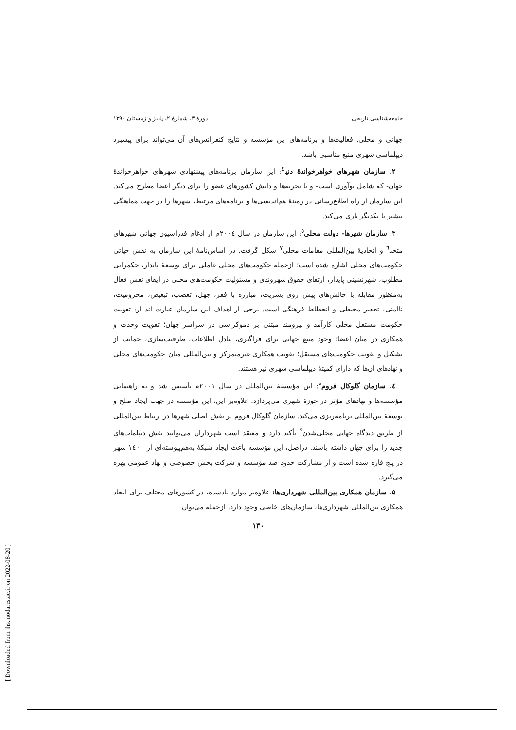[ Downloaded from jhs.modares.ac.ir on 2022-08-20 ]
جامعه‌شناسی تاریخی دورهٔ ۳، شمارهٔ ۲، پاییز و زمستان ۱۳۹۰
جهانی و محلی. فعالیت‌ها و برنامه‌های این مؤسسه و نتایج کنفرانس‌های آن می‌تواند برای پیشبرد دیپلماسی شهری منبع مناسبی باشد.
۲. سازمان شهرهای خواهرخواندهٔ دنیا<sup>٤</sup>: این سازمان برنامه‌های پیشنهادی شهرهای خواهرخواندهٔ جهان- که شامل نوآوری است- و یا تجربه‌ها و دانش کشورهای عضو را برای دیگر اعضا مطرح می‌کند. این سازمان از راه اطلاع‌رسانی در زمینهٔ هم‌اندیشی‌ها و برنامه‌های مرتبط، شهرها را در جهت هماهنگی بیشتر با یکدیگر یاری می‌کند.
۳. سازمان شهرها- دولت محلی<sup>٥</sup>: این سازمان در سال ۲۰۰٤م از ادغام فدراسیون جهانی شهرهای متحد<sup>٦</sup> و اتحادیهٔ بین‌المللی مقامات محلی<sup>۷</sup> شکل گرفت. در اساس‌نامهٔ این سازمان به نقش حیاتی حکومت‌های محلی اشاره شده است؛ ازجمله حکومت‌های محلی عاملی برای توسعهٔ پایدار، حکمرانی مطلوب، شهرنشینی پایدار، ارتقای حقوق شهروندی و مسئولیت حکومت‌های محلی در ایفای نقش فعال به‌منظور مقابله با چالش‌های پیش روی بشریت، مبارزه با فقر، جهل، تعصب، تبعیض، محرومیت، ناامنی، تحقیر محیطی و انحطاط فرهنگی است. برخی از اهداف این سازمان عبارت اند از: تقویت حکومت مستقل محلی کارآمد و نیرومند مبتنی بر دموکراسی در سراسر جهان؛ تقویت وحدت و همکاری در میان اعضا؛ وجود منبع جهانی برای فراگیری، تبادل اطلاعات، ظرفیت‌سازی، حمایت از تشکیل و تقویت حکومت‌های مستقل؛ تقویت همکاری غیرمتمرکز و بین‌المللی میان حکومت‌های محلی و نهادهای آن‌ها که دارای کمیتهٔ دیپلماسی شهری نیز هستند.
٤. سازمان گلوکال فروم<sup>۸</sup>: این مؤسسهٔ بین‌المللی در سال ۲۰۰۱م تأسیس شد و به راهنمایی مؤسسه‌ها و نهادهای مؤثر در حوزهٔ شهری می‌پردازد. علاوه‌بر این، این مؤسسه در جهت ایجاد صلح و توسعهٔ بین‌المللی برنامه‌ریزی می‌کند. سازمان گلوکال فروم بر نقش اصلی شهرها در ارتباط بین‌المللی از طریق دیدگاه جهانی محلی‌شدن<sup>۹</sup> تأکید دارد و معتقد است شهرداران می‌توانند نقش دیپلمات‌های جدید را برای جهان داشته باشند. دراصل، این مؤسسه باعث ایجاد شبکهٔ به‌هم‌پیوسته‌ای از ۱٤۰۰ شهر در پنج قاره شده است و از مشارکت حدود صد مؤسسه و شرکت بخش خصوصی و نهاد عمومی بهره می‌گیرد.
۵. سازمان همکاری بین‌المللی شهرداری‌ها: علاوه‌بر موارد یادشده، در کشورهای مختلف برای ایجاد همکاری بین‌المللی شهرداری‌ها، سازمان‌های خاصی وجود دارد. ازجمله می‌توان
۱۳۰